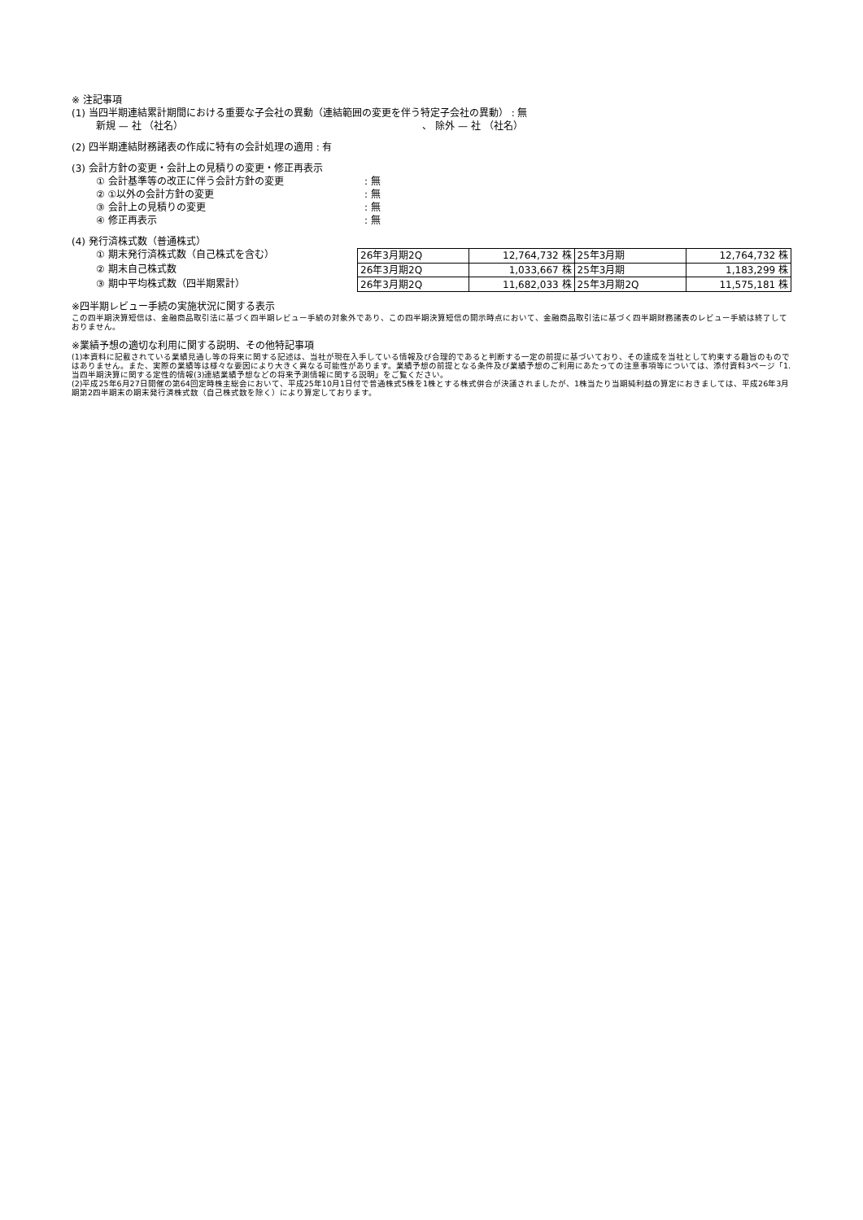※ 注記事項
(1) 当四半期連結累計期間における重要な子会社の異動（連結範囲の変更を伴う特定子会社の異動） : 無
新規 — 社 （社名） 、 除外 — 社 （社名）
(2) 四半期連結財務諸表の作成に特有の会計処理の適用 : 有
(3) 会計方針の変更・会計上の見積りの変更・修正再表示
① 会計基準等の改正に伴う会計方針の変更: 無
② ①以外の会計方針の変更: 無
③ 会計上の見積りの変更: 無
④ 修正再表示: 無
(4) 発行済株式数（普通株式）
① 期末発行済株式数（自己株式を含む）
② 期末自己株式数
③ 期中平均株式数（四半期累計）
| 26年3月期2Q | 12,764,732 株 | 25年3月期 | 12,764,732 株 |
| 26年3月期2Q | 1,033,667 株 | 25年3月期 | 1,183,299 株 |
| 26年3月期2Q | 11,682,033 株 | 25年3月期2Q | 11,575,181 株 |
※四半期レビュー手続の実施状況に関する表示
この四半期決算短信は、金融商品取引法に基づく四半期レビュー手続の対象外であり、この四半期決算短信の開示時点において、金融商品取引法に基づく四半期財務諸表のレビュー手続は終了しておりません。
※業績予想の適切な利用に関する説明、その他特記事項
(1)本資料に記載されている業績見通し等の将来に関する記述は、当社が現在入手している情報及び合理的であると判断する一定の前提に基づいており、その達成を当社として約束する趣旨のものではありません。また、実際の業績等は様々な要因により大きく異なる可能性があります。業績予想の前提となる条件及び業績予想のご利用にあたっての注意事項等については、添付資料3ページ「1. 当四半期決算に関する定性的情報(3)連結業績予想などの将来予測情報に関する説明」をご覧ください。
(2)平成25年6月27日開催の第64回定時株主総会において、平成25年10月1日付で普通株式5株を1株とする株式併合が決議されましたが、1株当たり当期純利益の算定におきましては、平成26年3月期第2四半期末の期末発行済株式数（自己株式数を除く）により算定しております。